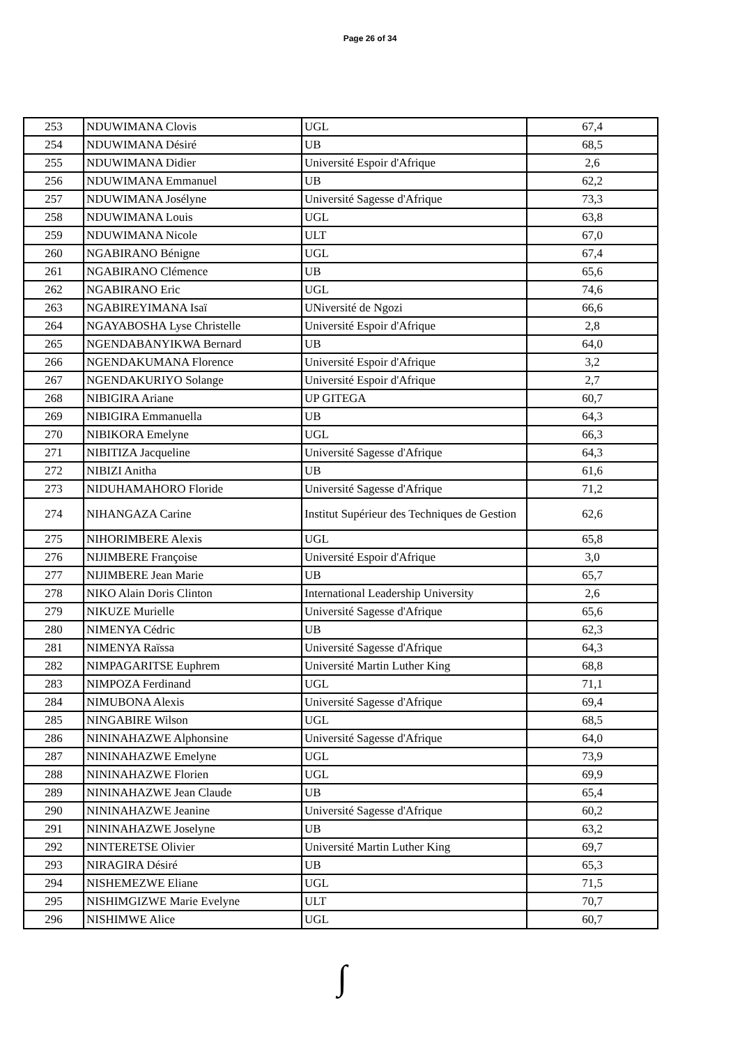Page 26 of 34
| 253 | NDUWIMANA Clovis | UGL | 67,4 |
| 254 | NDUWIMANA Désiré | UB | 68,5 |
| 255 | NDUWIMANA Didier | Université Espoir d'Afrique | 2,6 |
| 256 | NDUWIMANA Emmanuel | UB | 62,2 |
| 257 | NDUWIMANA Josélyne | Université Sagesse d'Afrique | 73,3 |
| 258 | NDUWIMANA Louis | UGL | 63,8 |
| 259 | NDUWIMANA Nicole | ULT | 67,0 |
| 260 | NGABIRANO Bénigne | UGL | 67,4 |
| 261 | NGABIRANO Clémence | UB | 65,6 |
| 262 | NGABIRANO Eric | UGL | 74,6 |
| 263 | NGABIREYIMANA Isaï | UNiversité de Ngozi | 66,6 |
| 264 | NGAYABOSHA Lyse Christelle | Université Espoir d'Afrique | 2,8 |
| 265 | NGENDABANYIKWA Bernard | UB | 64,0 |
| 266 | NGENDAKUMANA Florence | Université Espoir d'Afrique | 3,2 |
| 267 | NGENDAKURIYO Solange | Université Espoir d'Afrique | 2,7 |
| 268 | NIBIGIRA Ariane | UP GITEGA | 60,7 |
| 269 | NIBIGIRA Emmanuella | UB | 64,3 |
| 270 | NIBIKORA Emelyne | UGL | 66,3 |
| 271 | NIBITIZA Jacqueline | Université Sagesse d'Afrique | 64,3 |
| 272 | NIBIZI Anitha | UB | 61,6 |
| 273 | NIDUHAMAHORO Floride | Université Sagesse d'Afrique | 71,2 |
| 274 | NIHANGAZA Carine | Institut Supérieur des Techniques de Gestion | 62,6 |
| 275 | NIHORIMBERE Alexis | UGL | 65,8 |
| 276 | NIJIMBERE Françoise | Université Espoir d'Afrique | 3,0 |
| 277 | NIJIMBERE Jean Marie | UB | 65,7 |
| 278 | NIKO Alain Doris Clinton | International Leadership University | 2,6 |
| 279 | NIKUZE Murielle | Université Sagesse d'Afrique | 65,6 |
| 280 | NIMENYA Cédric | UB | 62,3 |
| 281 | NIMENYA Raïssa | Université Sagesse d'Afrique | 64,3 |
| 282 | NIMPAGARITSE Euphrem | Université Martin Luther King | 68,8 |
| 283 | NIMPOZA Ferdinand | UGL | 71,1 |
| 284 | NIMUBONA Alexis | Université Sagesse d'Afrique | 69,4 |
| 285 | NINGABIRE Wilson | UGL | 68,5 |
| 286 | NININAHAZWE Alphonsine | Université Sagesse d'Afrique | 64,0 |
| 287 | NININAHAZWE Emelyne | UGL | 73,9 |
| 288 | NININAHAZWE Florien | UGL | 69,9 |
| 289 | NININAHAZWE Jean Claude | UB | 65,4 |
| 290 | NININAHAZWE Jeanine | Université Sagesse d'Afrique | 60,2 |
| 291 | NININAHAZWE Joselyne | UB | 63,2 |
| 292 | NINTERETSE Olivier | Université Martin Luther King | 69,7 |
| 293 | NIRAGIRA Désiré | UB | 65,3 |
| 294 | NISHEMEZWE Eliane | UGL | 71,5 |
| 295 | NISHIMGIZWE Marie Evelyne | ULT | 70,7 |
| 296 | NISHIMWE Alice | UGL | 60,7 |
∫